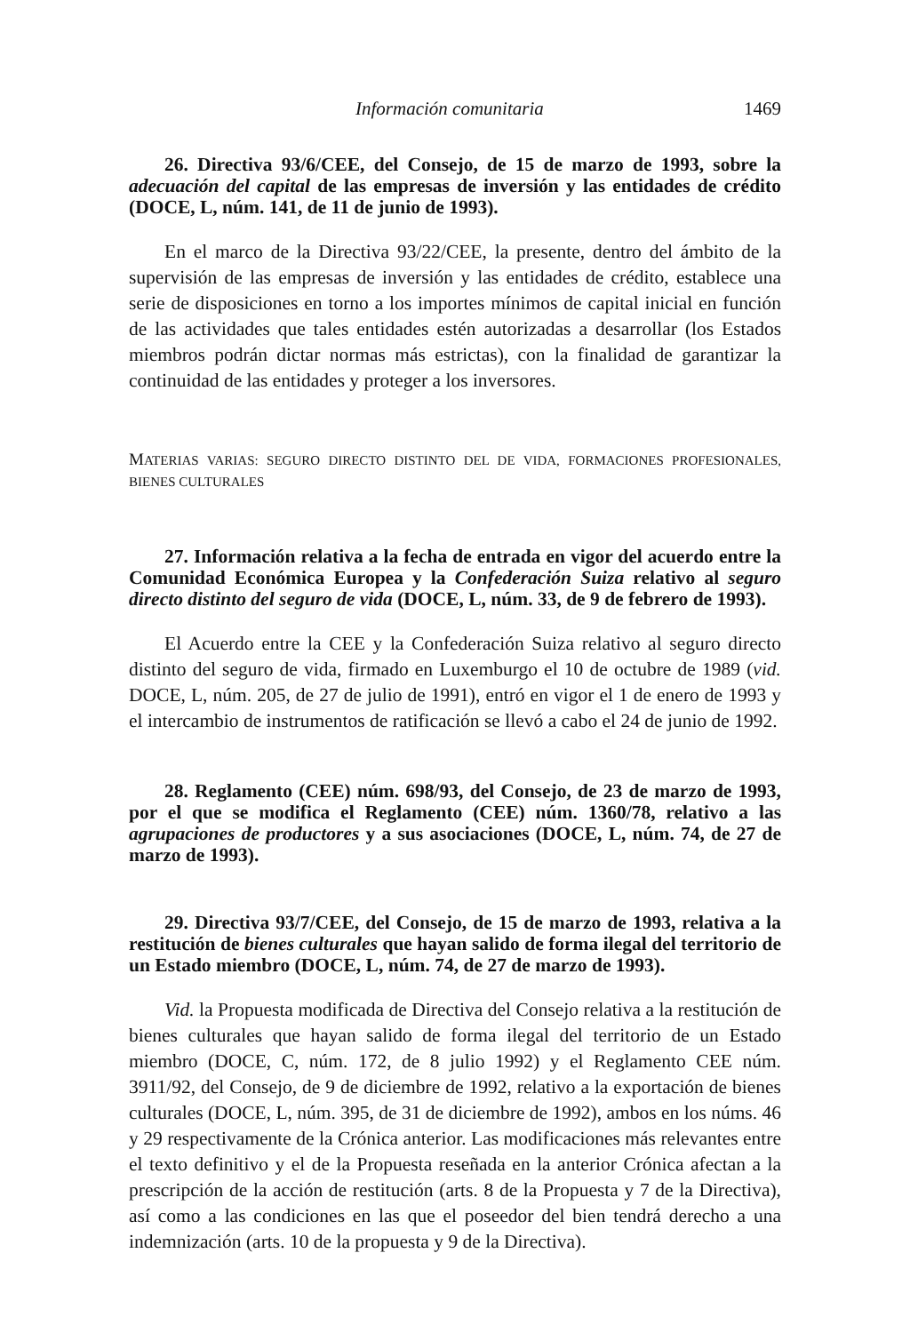Información comunitaria 1469
26. Directiva 93/6/CEE, del Consejo, de 15 de marzo de 1993, sobre la adecuación del capital de las empresas de inversión y las entidades de crédito (DOCE, L, núm. 141, de 11 de junio de 1993).
En el marco de la Directiva 93/22/CEE, la presente, dentro del ámbito de la supervisión de las empresas de inversión y las entidades de crédito, establece una serie de disposiciones en torno a los importes mínimos de capital inicial en función de las actividades que tales entidades estén autorizadas a desarrollar (los Estados miembros podrán dictar normas más estrictas), con la finalidad de garantizar la continuidad de las entidades y proteger a los inversores.
MATERIAS VARIAS: SEGURO DIRECTO DISTINTO DEL DE VIDA, FORMACIONES PROFESIONALES, BIENES CULTURALES
27. Información relativa a la fecha de entrada en vigor del acuerdo entre la Comunidad Económica Europea y la Confederación Suiza relativo al seguro directo distinto del seguro de vida (DOCE, L, núm. 33, de 9 de febrero de 1993).
El Acuerdo entre la CEE y la Confederación Suiza relativo al seguro directo distinto del seguro de vida, firmado en Luxemburgo el 10 de octubre de 1989 (vid. DOCE, L, núm. 205, de 27 de julio de 1991), entró en vigor el 1 de enero de 1993 y el intercambio de instrumentos de ratificación se llevó a cabo el 24 de junio de 1992.
28. Reglamento (CEE) núm. 698/93, del Consejo, de 23 de marzo de 1993, por el que se modifica el Reglamento (CEE) núm. 1360/78, relativo a las agrupaciones de productores y a sus asociaciones (DOCE, L, núm. 74, de 27 de marzo de 1993).
29. Directiva 93/7/CEE, del Consejo, de 15 de marzo de 1993, relativa a la restitución de bienes culturales que hayan salido de forma ilegal del territorio de un Estado miembro (DOCE, L, núm. 74, de 27 de marzo de 1993).
Vid. la Propuesta modificada de Directiva del Consejo relativa a la restitución de bienes culturales que hayan salido de forma ilegal del territorio de un Estado miembro (DOCE, C, núm. 172, de 8 julio 1992) y el Reglamento CEE núm. 3911/92, del Consejo, de 9 de diciembre de 1992, relativo a la exportación de bienes culturales (DOCE, L, núm. 395, de 31 de diciembre de 1992), ambos en los núms. 46 y 29 respectivamente de la Crónica anterior. Las modificaciones más relevantes entre el texto definitivo y el de la Propuesta reseñada en la anterior Crónica afectan a la prescripción de la acción de restitución (arts. 8 de la Propuesta y 7 de la Directiva), así como a las condiciones en las que el poseedor del bien tendrá derecho a una indemnización (arts. 10 de la propuesta y 9 de la Directiva).